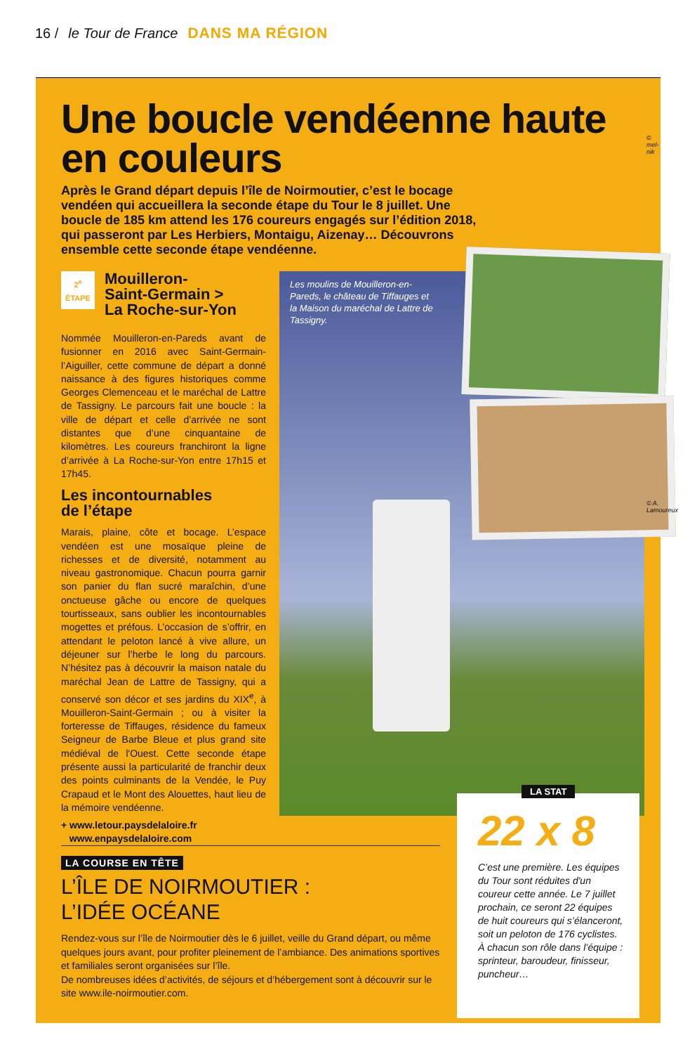16 / le Tour de France DANS MA RÉGION
Une boucle vendéenne haute en couleurs
Après le Grand départ depuis l’île de Noirmoutier, c’est le bocage vendéen qui accueillera la seconde étape du Tour le 8 juillet. Une boucle de 185 km attend les 176 coureurs engagés sur l’édition 2018, qui passeront par Les Herbiers, Montaigu, Aizenay… Découvrons ensemble cette seconde étape vendéenne.
2<sup>e</sup> ÉTAPE
Mouilleron-
Saint-Germain >
La Roche-sur-Yon
Nommée Mouilleron-en-Pareds avant de fusionner en 2016 avec Saint-Germain-l’Aiguiller, cette commune de départ a donné naissance à des figures historiques comme Georges Clemenceau et le maréchal de Lattre de Tassigny. Le parcours fait une boucle : la ville de départ et celle d’arrivée ne sont distantes que d’une cinquantaine de kilomètres. Les coureurs franchiront la ligne d’arrivée à La Roche-sur-Yon entre 17h15 et 17h45.
Les incontournables
de l’étape
Marais, plaine, côte et bocage. L’espace vendéen est une mosaïque pleine de richesses et de diversité, notamment au niveau gastronomique. Chacun pourra garnir son panier du flan sucré maraîchin, d’une onctueuse gâche ou encore de quelques tourtisseaux, sans oublier les incontournables mogettes et préfous. L’occasion de s’offrir, en attendant le peloton lancé à vive allure, un déjeuner sur l’herbe le long du parcours. N’hésitez pas à découvrir la maison natale du maréchal Jean de Lattre de Tassigny, qui a conservé son décor et ses jardins du XIX<sup>e</sup>, à Mouilleron-Saint-Germain ; ou à visiter la forteresse de Tiffauges, résidence du fameux Seigneur de Barbe Bleue et plus grand site médiéval de l'Ouest. Cette seconde étape présente aussi la particularité de franchir deux des points culminants de la Vendée, le Puy Crapaud et le Mont des Alouettes, haut lieu de la mémoire vendéenne.
+ www.letour.paysdelaloire.fr
www.enpaysdelaloire.com
Les moulins de Mouilleron-en-Pareds, le château de Tiffauges et la Maison du maréchal de Lattre de Tassigny.
© mel-nik
© A. Lamoureux
LA STAT
22 x 8
C’est une première. Les équipes du Tour sont réduites d'un coureur cette année. Le 7 juillet prochain, ce seront 22 équipes de huit coureurs qui s’élanceront, soit un peloton de 176 cyclistes.
À chacun son rôle dans l’équipe : sprinteur, baroudeur, finisseur, puncheur…
LA COURSE EN TÊTE
L’ÎLE DE NOIRMOUTIER :
L’IDÉE OCÉANE
Rendez-vous sur l’île de Noirmoutier dès le 6 juillet, veille du Grand départ, ou même quelques jours avant, pour profiter pleinement de l’ambiance. Des animations sportives et familiales seront organisées sur l’île.
De nombreuses idées d’activités, de séjours et d’hébergement sont à découvrir sur le site www.ile-noirmoutier.com.